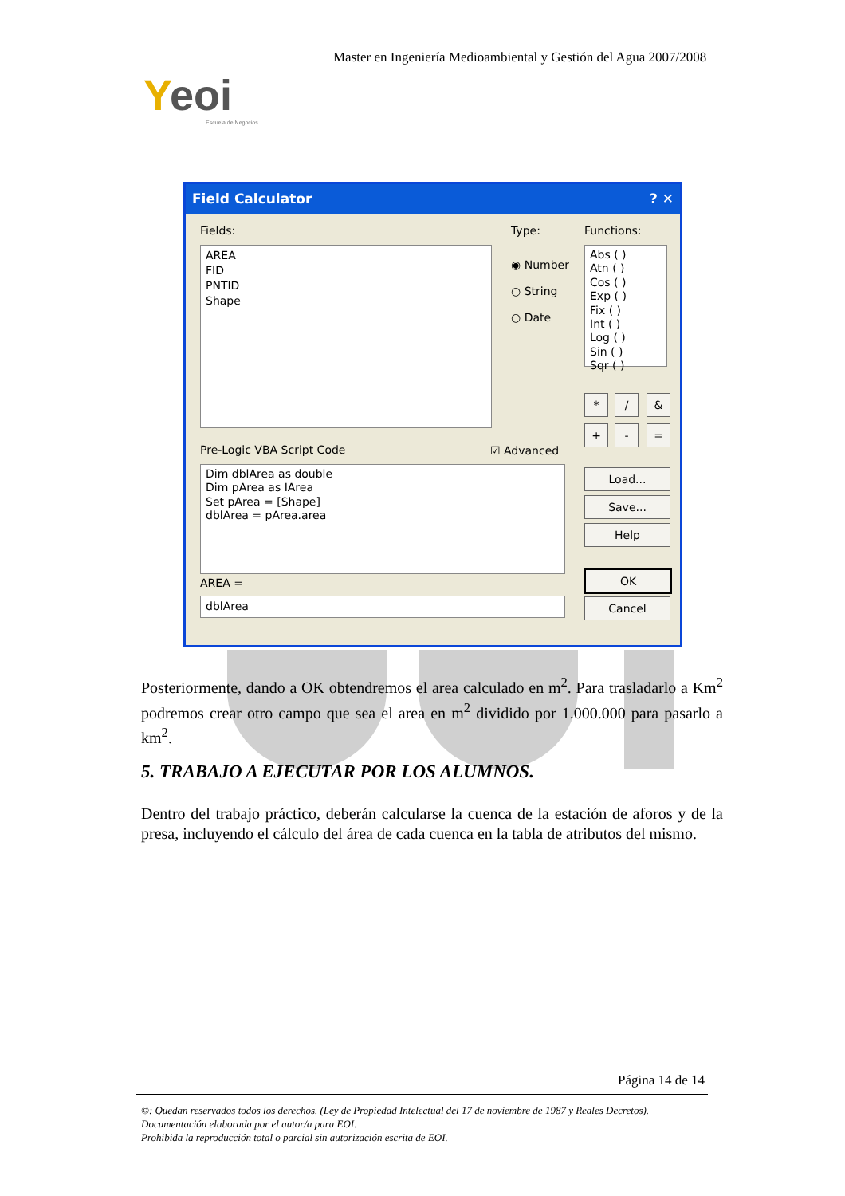Master en Ingeniería Medioambiental y Gestión del Agua 2007/2008
Yeoi
Escuela de Negocios
Field Calculator ? ✕
Fields:
AREA
FID
PNTID
Shape
Type:
◉ Number
○ String
○ Date
Functions:
Abs ( )
Atn ( )
Cos ( )
Exp ( )
Fix ( )
Int ( )
Log ( )
Sin ( )
Sqr ( )
* / &
+ - =
Pre-Logic VBA Script Code ☑ Advanced
Dim dblArea as double
Dim pArea as IArea
Set pArea = [Shape]
dblArea = pArea.area
Load...
Save...
Help
AREA =
dblArea
OK
Cancel
Posteriormente, dando a OK obtendremos el area calculado en m<sup>2</sup>. Para trasladarlo a Km<sup>2</sup> podremos crear otro campo que sea el area en m<sup>2</sup> dividido por 1.000.000 para pasarlo a km<sup>2</sup>.
5. TRABAJO A EJECUTAR POR LOS ALUMNOS.
Dentro del trabajo práctico, deberán calcularse la cuenca de la estación de aforos y de la presa, incluyendo el cálculo del área de cada cuenca en la tabla de atributos del mismo.
Página 14 de 14
©: Quedan reservados todos los derechos. (Ley de Propiedad Intelectual del 17 de noviembre de 1987 y Reales Decretos).
Documentación elaborada por el autor/a para EOI.
Prohibida la reproducción total o parcial sin autorización escrita de EOI.